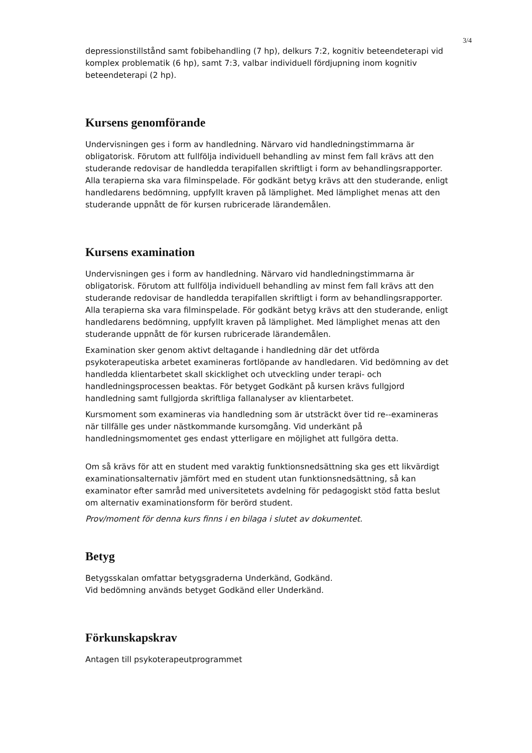3/4
depressionstillstånd samt fobibehandling (7 hp), delkurs 7:2, kognitiv beteendeterapi vid komplex problematik (6 hp), samt 7:3, valbar individuell fördjupning inom kognitiv beteendeterapi (2 hp).
Kursens genomförande
Undervisningen ges i form av handledning. Närvaro vid handledningstimmarna är obligatorisk. Förutom att fullfölja individuell behandling av minst fem fall krävs att den studerande redovisar de handledda terapifallen skriftligt i form av behandlingsrapporter. Alla terapierna ska vara filminspelade. För godkänt betyg krävs att den studerande, enligt handledarens bedömning, uppfyllt kraven på lämplighet. Med lämplighet menas att den studerande uppnått de för kursen rubricerade lärandemålen.
Kursens examination
Undervisningen ges i form av handledning. Närvaro vid handledningstimmarna är obligatorisk. Förutom att fullfölja individuell behandling av minst fem fall krävs att den studerande redovisar de handledda terapifallen skriftligt i form av behandlingsrapporter. Alla terapierna ska vara filminspelade. För godkänt betyg krävs att den studerande, enligt handledarens bedömning, uppfyllt kraven på lämplighet. Med lämplighet menas att den studerande uppnått de för kursen rubricerade lärandemålen.
Examination sker genom aktivt deltagande i handledning där det utförda psykoterapeutiska arbetet examineras fortlöpande av handledaren. Vid bedömning av det handledda klientarbetet skall skicklighet och utveckling under terapi- och handledningsprocessen beaktas. För betyget Godkänt på kursen krävs fullgjord handledning samt fullgjorda skriftliga fallanalyser av klientarbetet.
Kursmoment som examineras via handledning som är utsträckt över tid re--examineras när tillfälle ges under nästkommande kursomgång. Vid underkänt på handledningsmomentet ges endast ytterligare en möjlighet att fullgöra detta.
Om så krävs för att en student med varaktig funktionsnedsättning ska ges ett likvärdigt examinationsalternativ jämfört med en student utan funktionsnedsättning, så kan examinator efter samråd med universitetets avdelning för pedagogiskt stöd fatta beslut om alternativ examinationsform för berörd student.
Prov/moment för denna kurs finns i en bilaga i slutet av dokumentet.
Betyg
Betygsskalan omfattar betygsgraderna Underkänd, Godkänd.
Vid bedömning används betyget Godkänd eller Underkänd.
Förkunskapskrav
Antagen till psykoterapeutprogrammet